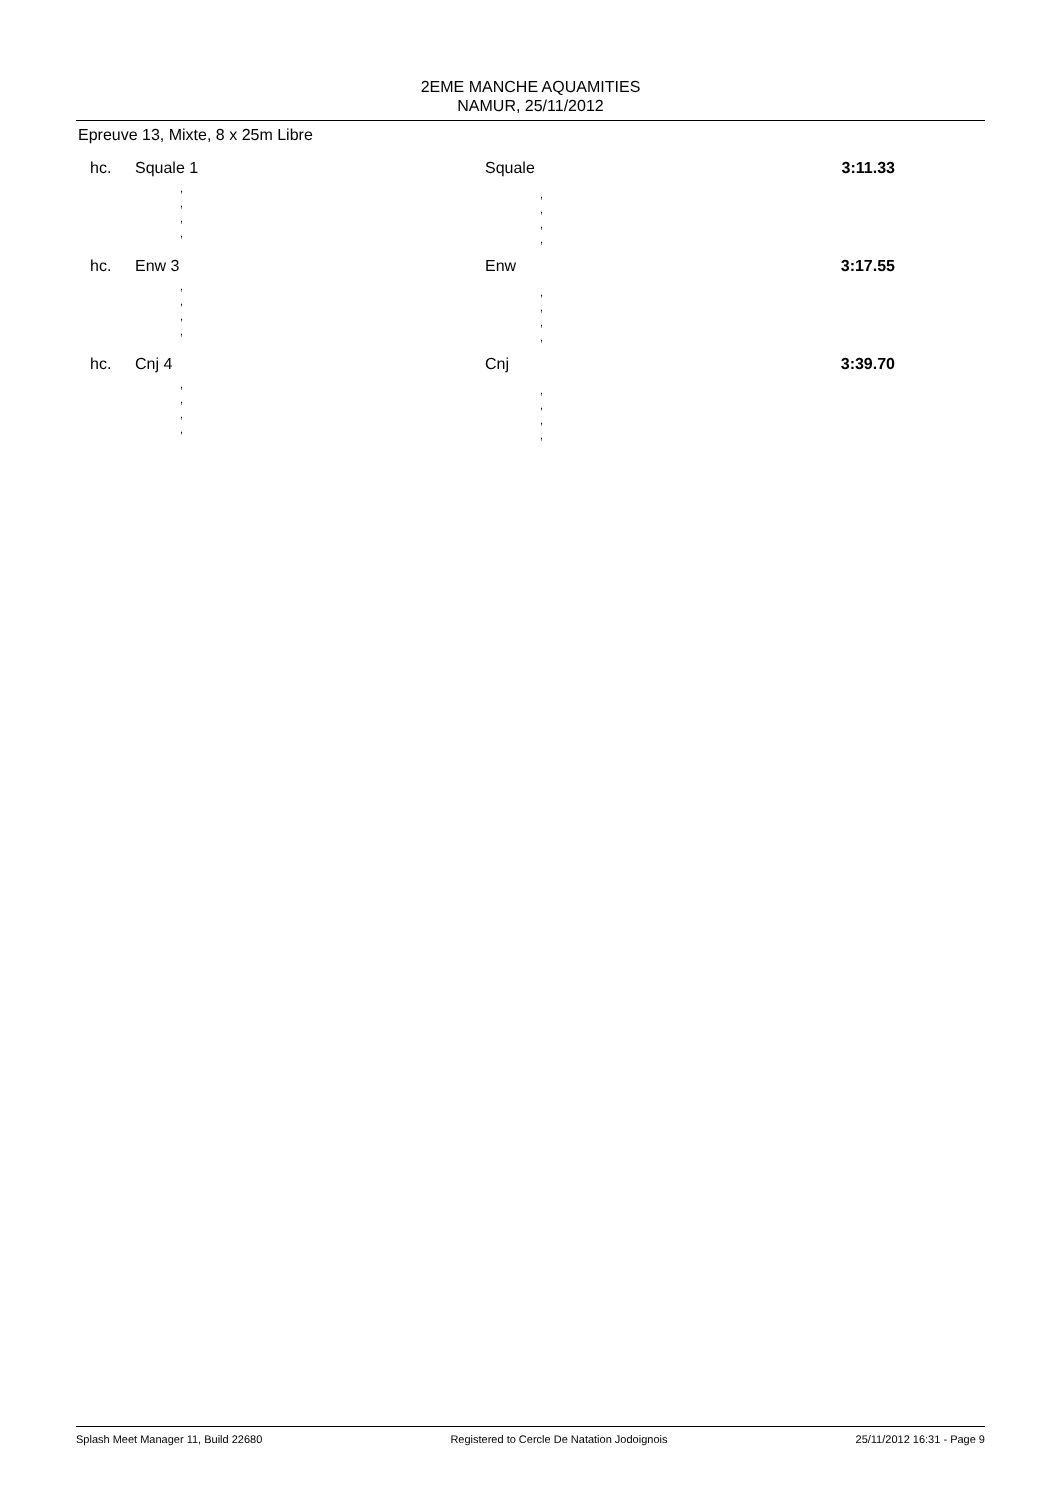2EME MANCHE AQUAMITIES
NAMUR, 25/11/2012
Epreuve 13, Mixte, 8 x 25m Libre
| hc. | Squale 1 | Squale | 3:11.33 |
| | , , , , | , , , , | |
| hc. | Enw 3 | Enw | 3:17.55 |
| | , , , , | , , , , | |
| hc. | Cnj 4 | Cnj | 3:39.70 |
| | , , , , | , , , , | |
Splash Meet Manager 11, Build 22680 Registered to Cercle De Natation Jodoignois 25/11/2012 16:31 - Page 9